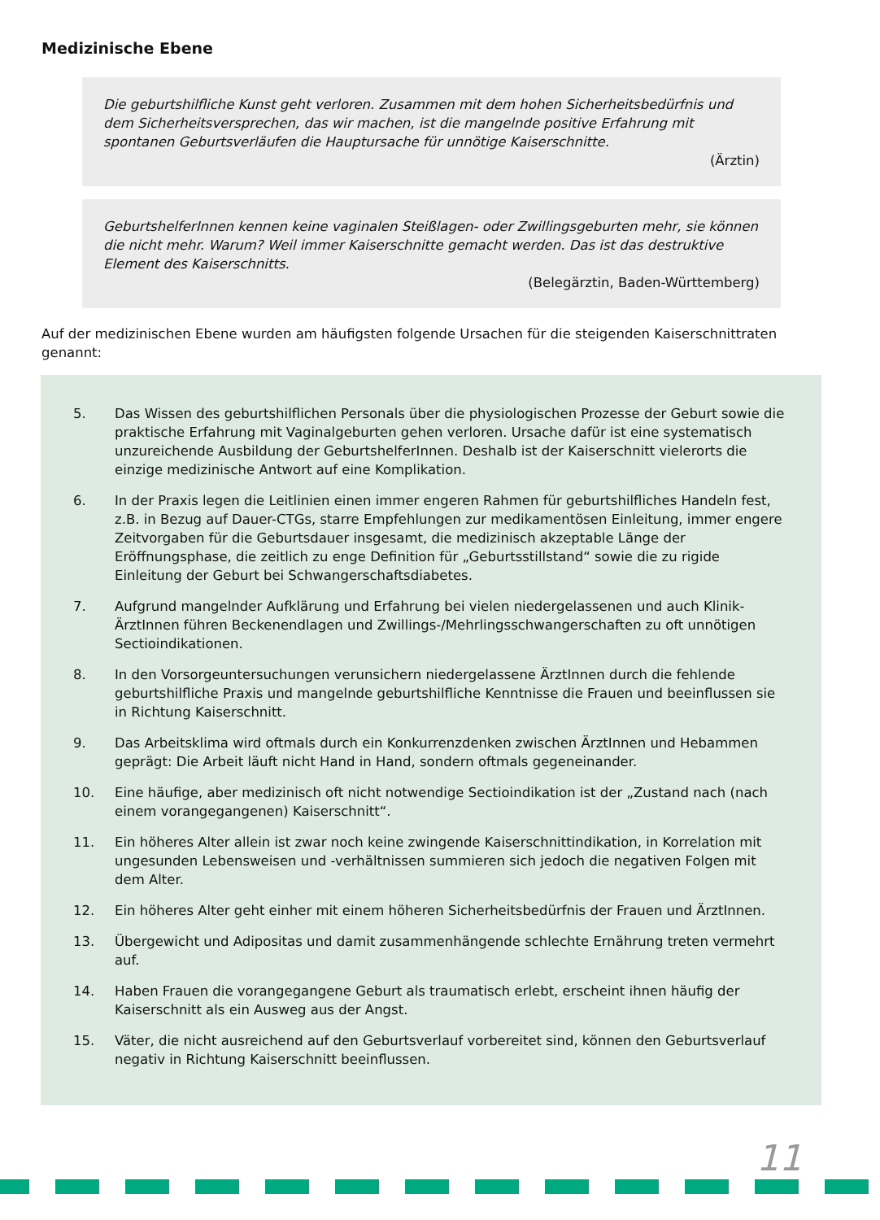Medizinische Ebene
Die geburtshilfliche Kunst geht verloren. Zusammen mit dem hohen Sicherheitsbedürfnis und dem Sicherheitsversprechen, das wir machen, ist die mangelnde positive Erfahrung mit spontanen Geburtsverläufen die Hauptursache für unnötige Kaiserschnitte.
(Ärztin)
GeburtshelferInnen kennen keine vaginalen Steißlagen- oder Zwillingsgeburten mehr, sie können die nicht mehr. Warum? Weil immer Kaiserschnitte gemacht werden. Das ist das destruktive Element des Kaiserschnitts.
(Belegärztin, Baden-Württemberg)
Auf der medizinischen Ebene wurden am häufigsten folgende Ursachen für die steigenden Kaiserschnittraten genannt:
5. Das Wissen des geburtshilflichen Personals über die physiologischen Prozesse der Geburt sowie die praktische Erfahrung mit Vaginalgeburten gehen verloren. Ursache dafür ist eine systematisch unzureichende Ausbildung der GeburtshelferInnen. Deshalb ist der Kaiserschnitt vielerorts die einzige medizinische Antwort auf eine Komplikation.
6. In der Praxis legen die Leitlinien einen immer engeren Rahmen für geburtshilfliches Handeln fest, z.B. in Bezug auf Dauer-CTGs, starre Empfehlungen zur medikamentösen Einleitung, immer engere Zeitvorgaben für die Geburtsdauer insgesamt, die medizinisch akzeptable Länge der Eröffnungsphase, die zeitlich zu enge Definition für „Geburtsstillstand“ sowie die zu rigide Einleitung der Geburt bei Schwangerschaftsdiabetes.
7. Aufgrund mangelnder Aufklärung und Erfahrung bei vielen niedergelassenen und auch Klinik-ÄrztInnen führen Beckenendlagen und Zwillings-/Mehrlingsschwangerschaften zu oft unnötigen Sectioindikationen.
8. In den Vorsorgeuntersuchungen verunsichern niedergelassene ÄrztInnen durch die fehlende geburtshilfliche Praxis und mangelnde geburtshilfliche Kenntnisse die Frauen und beeinflussen sie in Richtung Kaiserschnitt.
9. Das Arbeitsklima wird oftmals durch ein Konkurrenzdenken zwischen ÄrztInnen und Hebammen geprägt: Die Arbeit läuft nicht Hand in Hand, sondern oftmals gegeneinander.
10. Eine häufige, aber medizinisch oft nicht notwendige Sectioindikation ist der „Zustand nach (nach einem vorangegangenen) Kaiserschnitt“.
11. Ein höheres Alter allein ist zwar noch keine zwingende Kaiserschnittindikation, in Korrelation mit ungesunden Lebensweisen und -verhältnissen summieren sich jedoch die negativen Folgen mit dem Alter.
12. Ein höheres Alter geht einher mit einem höheren Sicherheitsbedürfnis der Frauen und ÄrztInnen.
13. Übergewicht und Adipositas und damit zusammenhängende schlechte Ernährung treten vermehrt auf.
14. Haben Frauen die vorangegangene Geburt als traumatisch erlebt, erscheint ihnen häufig der Kaiserschnitt als ein Ausweg aus der Angst.
15. Väter, die nicht ausreichend auf den Geburtsverlauf vorbereitet sind, können den Geburtsverlauf negativ in Richtung Kaiserschnitt beeinflussen.
11